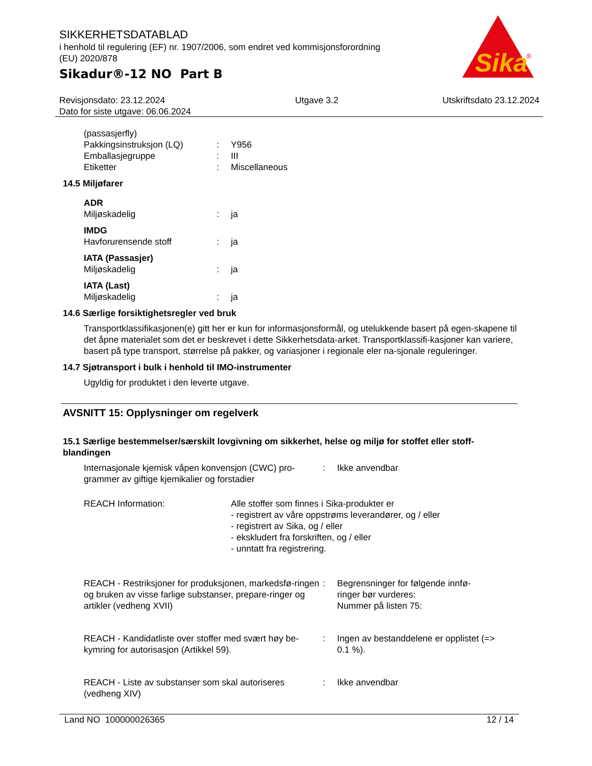Sika
®
SIKKERHETSDATABLAD
i henhold til regulering (EF) nr. 1907/2006, som endret ved kommisjonsforordning
(EU) 2020/878
Sikadur®-12 NO Part B
Revisjonsdato: 23.12.2024
Dato for siste utgave: 06.06.2024
Utgave 3.2 Utskriftsdato 23.12.2024
(passasjerfly)
Pakkingsinstruksjon (LQ) : Y956
Emballasjegruppe : III
Etiketter : Miscellaneous
14.5 Miljøfarer
ADR
Miljøskadelig : ja
IMDG
Havforurensende stoff : ja
IATA (Passasjer)
Miljøskadelig : ja
IATA (Last)
Miljøskadelig : ja
14.6 Særlige forsiktighetsregler ved bruk
Transportklassifikasjonen(e) gitt her er kun for informasjonsformål, og utelukkende basert på egen-skapene til det åpne materialet som det er beskrevet i dette Sikkerhetsdata-arket. Transportklassifi-kasjoner kan variere, basert på type transport, størrelse på pakker, og variasjoner i regionale eler na-sjonale reguleringer.
14.7 Sjøtransport i bulk i henhold til IMO-instrumenter
Ugyldig for produktet i den leverte utgave.
AVSNITT 15: Opplysninger om regelverk
15.1 Særlige bestemmelser/særskilt lovgivning om sikkerhet, helse og miljø for stoffet eller stoff-blandingen
Internasjonale kjemisk våpen konvensjon (CWC) pro-grammer av giftige kjemikalier og forstadier
: Ikke anvendbar
REACH Information: Alle stoffer som finnes i Sika-produkter er
- registrert av våre oppstrøms leverandører, og / eller
- registrert av Sika, og / eller
- ekskludert fra forskriften, og / eller
- unntatt fra registrering.
REACH - Restriksjoner for produksjonen, markedsfø-ringen og bruken av visse farlige substanser, prepare-ringer og artikler (vedheng XVII)
: Begrensninger for følgende innfø-ringer bør vurderes:
Nummer på listen 75:
REACH - Kandidatliste over stoffer med svært høy be-kymring for autorisasjon (Artikkel 59).
: Ingen av bestanddelene er opplistet (=> 0.1 %).
REACH - Liste av substanser som skal autoriseres (vedheng XIV)
: Ikke anvendbar
Land NO 100000026365 12 / 14